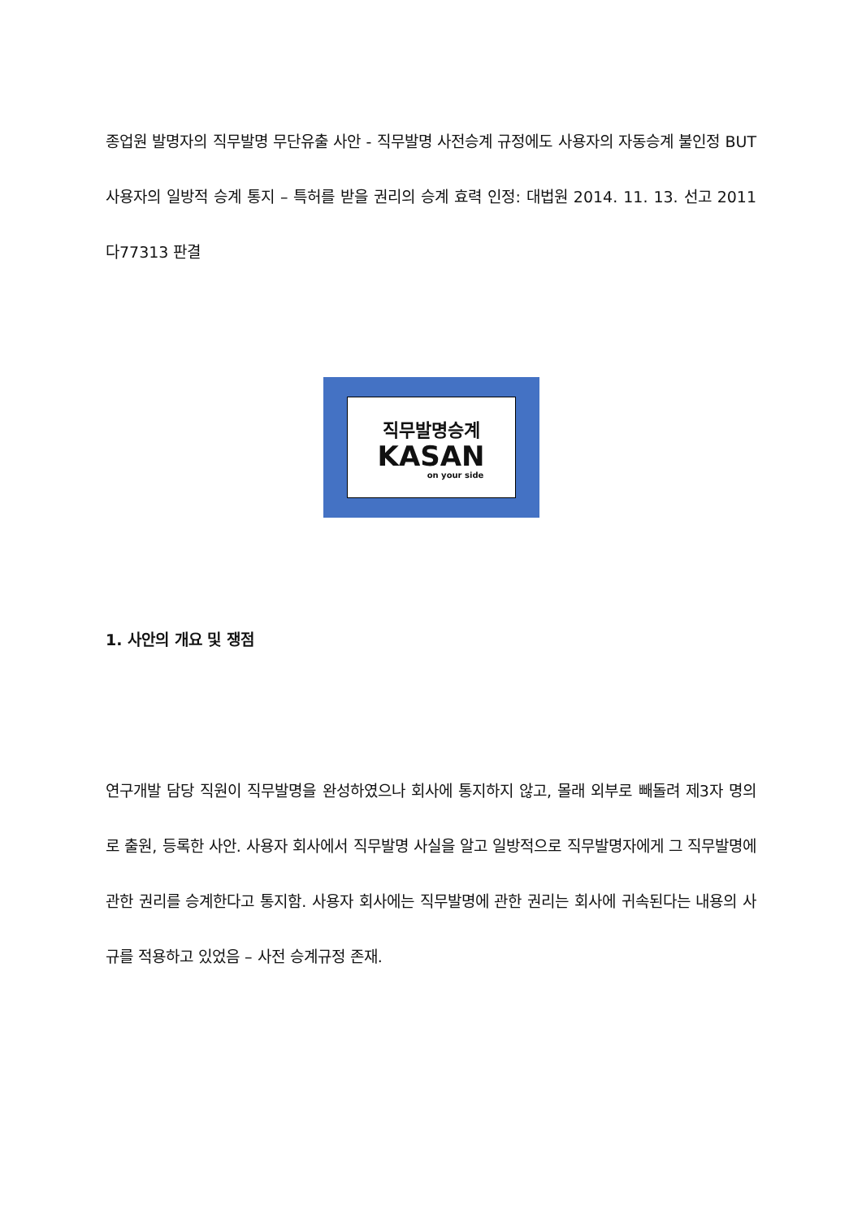종업원 발명자의 직무발명 무단유출 사안 - 직무발명 사전승계 규정에도 사용자의 자동승계 불인정 BUT 사용자의 일방적 승계 통지 – 특허를 받을 권리의 승계 효력 인정: 대법원 2014. 11. 13. 선고 2011다77313 판결
직무발명승계
KASAN
on your side
1. 사안의 개요 및 쟁점
연구개발 담당 직원이 직무발명을 완성하였으나 회사에 통지하지 않고, 몰래 외부로 빼돌려 제3자 명의로 출원, 등록한 사안. 사용자 회사에서 직무발명 사실을 알고 일방적으로 직무발명자에게 그 직무발명에 관한 권리를 승계한다고 통지함. 사용자 회사에는 직무발명에 관한 권리는 회사에 귀속된다는 내용의 사규를 적용하고 있었음 – 사전 승계규정 존재.